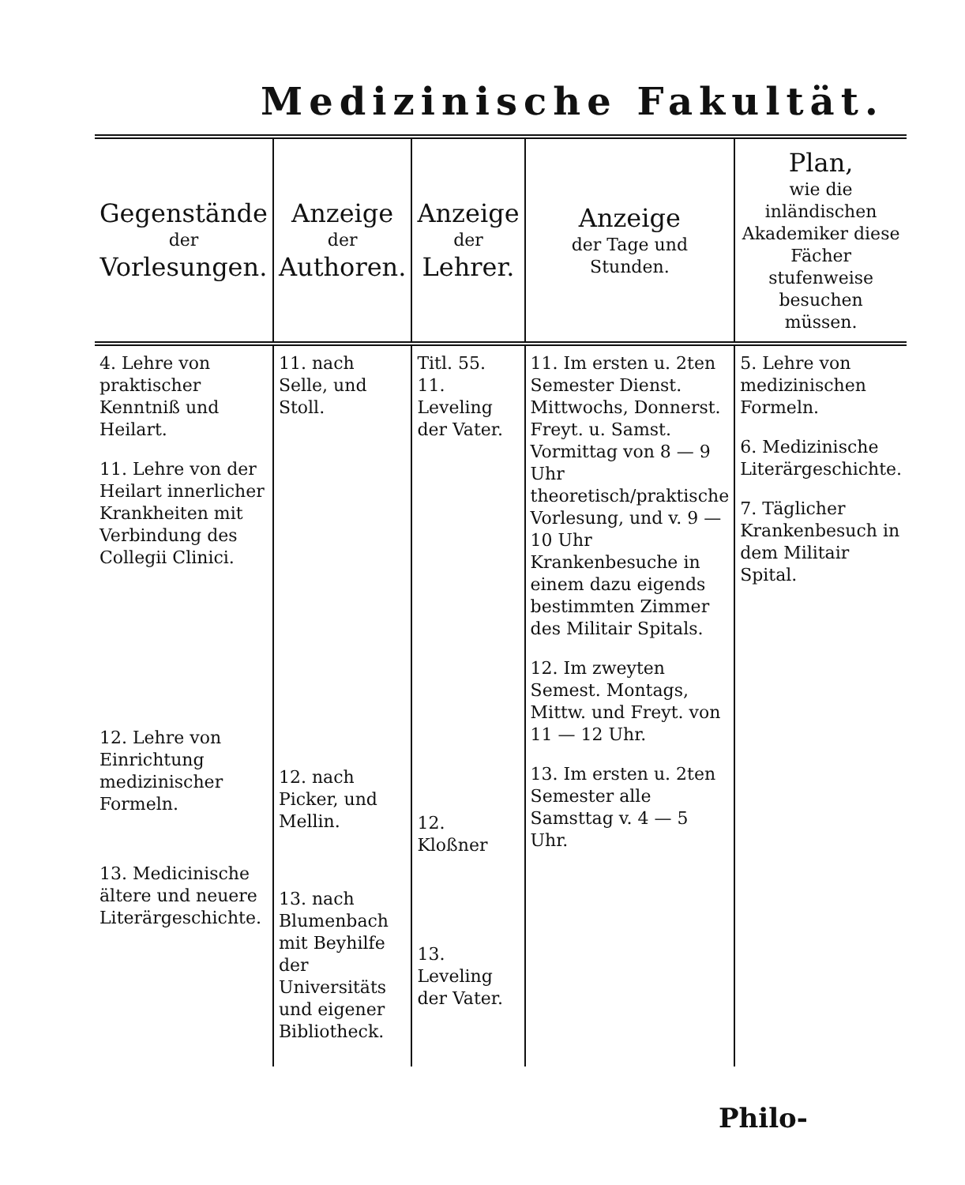Medizinische Fakultät.
| Gegenstände der Vorlesungen. | Anzeige der Authoren. | Anzeige der Lehrer. | Anzeige der Tage und Stunden. | Plan, wie die inländischen Akademiker diese Fächer stufenweise besuchen müssen. |
| --- | --- | --- | --- | --- |
| 4. Lehre von praktischer Kenntniß und Heilart. 11. Lehre von der Heilart innerlicher Krankheiten mit Verbindung des Collegii Clinici. 12. Lehre von Einrichtung medizinischer Formeln. 13. Medicinische ältere und neuere Literärgeschichte. | 11. nach Selle, und Stoll. 12. nach Picker, und Mellin. 13. nach Blumenbach mit Beyhilfe der Universitäts und eigener Bibliotheck. | Titl. 55. 11. Leveling der Vater. 12. Kloßner 13. Leveling der Vater. | 11. Im ersten u. 2ten Semester Dienst. Mittwochs, Donnerst. Freyt. u. Samst. Vormittag von 8 — 9 Uhr theoretisch/praktische Vorlesung, und v. 9 — 10 Uhr Krankenbesuche in einem dazu eigends bestimmten Zimmer des Militair Spitals. 12. Im zweyten Semest. Montags, Mittw. und Freyt. von 11 — 12 Uhr. 13. Im ersten u. 2ten Semester alle Samsttag v. 4 — 5 Uhr. | 5. Lehre von medizinischen Formeln. 6. Medizinische Literärgeschichte. 7. Täglicher Krankenbesuch in dem Militair Spital. |
Philo-